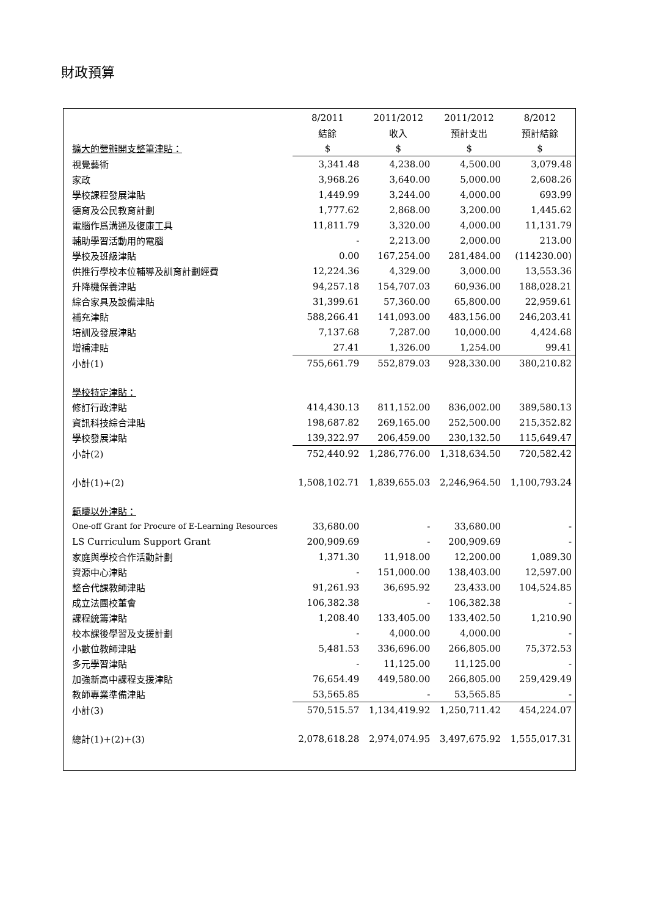財政預算
| | 8/2011 | 2011/2012 | 2011/2012 | 8/2012 |
| --- | --- | --- | --- | --- |
| | 結餘 | 收入 | 預計支出 | 預計結餘 |
| 擴大的營辦開支整筆津貼： | $ | $ | $ | $ |
| 視覺藝術 | 3,341.48 | 4,238.00 | 4,500.00 | 3,079.48 |
| 家政 | 3,968.26 | 3,640.00 | 5,000.00 | 2,608.26 |
| 學校課程發展津貼 | 1,449.99 | 3,244.00 | 4,000.00 | 693.99 |
| 德育及公民教育計劃 | 1,777.62 | 2,868.00 | 3,200.00 | 1,445.62 |
| 電腦作爲溝通及復康工具 | 11,811.79 | 3,320.00 | 4,000.00 | 11,131.79 |
| 輔助學習活動用的電腦 | - | 2,213.00 | 2,000.00 | 213.00 |
| 學校及班級津貼 | 0.00 | 167,254.00 | 281,484.00 | (114230.00) |
| 供推行學校本位輔導及訓育計劃經費 | 12,224.36 | 4,329.00 | 3,000.00 | 13,553.36 |
| 升降機保養津貼 | 94,257.18 | 154,707.03 | 60,936.00 | 188,028.21 |
| 綜合家具及設備津貼 | 31,399.61 | 57,360.00 | 65,800.00 | 22,959.61 |
| 補充津貼 | 588,266.41 | 141,093.00 | 483,156.00 | 246,203.41 |
| 培訓及發展津貼 | 7,137.68 | 7,287.00 | 10,000.00 | 4,424.68 |
| 增補津貼 | 27.41 | 1,326.00 | 1,254.00 | 99.41 |
| 小計(1) | 755,661.79 | 552,879.03 | 928,330.00 | 380,210.82 |
| 學校特定津貼： | | | | |
| 修訂行政津貼 | 414,430.13 | 811,152.00 | 836,002.00 | 389,580.13 |
| 資訊科技綜合津貼 | 198,687.82 | 269,165.00 | 252,500.00 | 215,352.82 |
| 學校發展津貼 | 139,322.97 | 206,459.00 | 230,132.50 | 115,649.47 |
| 小計(2) | 752,440.92 | 1,286,776.00 | 1,318,634.50 | 720,582.42 |
| 小計(1)+(2) | 1,508,102.71 | 1,839,655.03 | 2,246,964.50 | 1,100,793.24 |
| 範疇以外津貼： | | | | |
| One-off Grant for Procure of E-Learning Resources | 33,680.00 | - | 33,680.00 | - |
| LS Curriculum Support Grant | 200,909.69 | - | 200,909.69 | - |
| 家庭與學校合作活動計劃 | 1,371.30 | 11,918.00 | 12,200.00 | 1,089.30 |
| 資源中心津貼 | - | 151,000.00 | 138,403.00 | 12,597.00 |
| 整合代課教師津貼 | 91,261.93 | 36,695.92 | 23,433.00 | 104,524.85 |
| 成立法團校董會 | 106,382.38 | - | 106,382.38 | - |
| 課程統籌津貼 | 1,208.40 | 133,405.00 | 133,402.50 | 1,210.90 |
| 校本課後學習及支援計劃 | - | 4,000.00 | 4,000.00 | - |
| 小數位教師津貼 | 5,481.53 | 336,696.00 | 266,805.00 | 75,372.53 |
| 多元學習津貼 | - | 11,125.00 | 11,125.00 | - |
| 加強新高中課程支援津貼 | 76,654.49 | 449,580.00 | 266,805.00 | 259,429.49 |
| 教師專業準備津貼 | 53,565.85 | - | 53,565.85 | - |
| 小計(3) | 570,515.57 | 1,134,419.92 | 1,250,711.42 | 454,224.07 |
| 總計(1)+(2)+(3) | 2,078,618.28 | 2,974,074.95 | 3,497,675.92 | 1,555,017.31 |